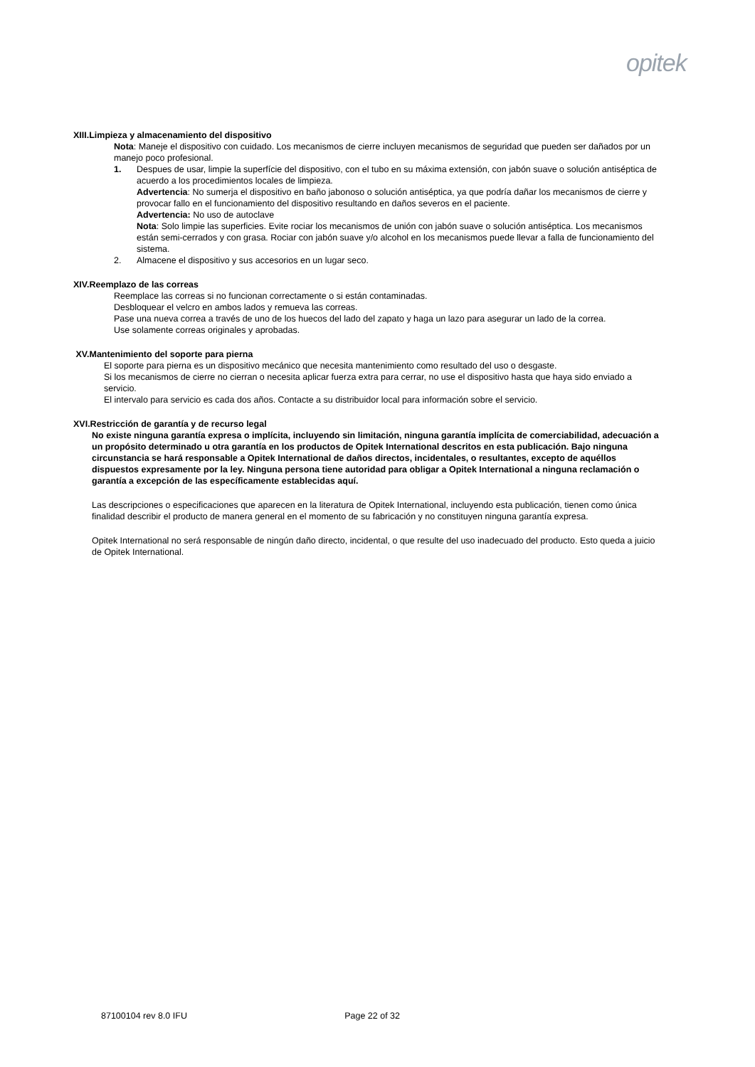opitek
XIII.Limpieza y almacenamiento del dispositivo
Nota: Maneje el dispositivo con cuidado. Los mecanismos de cierre incluyen mecanismos de seguridad que pueden ser dañados por un manejo poco profesional.
1. Despues de usar, limpie la superfície del dispositivo, con el tubo en su máxima extensión, con jabón suave o solución antiséptica de acuerdo a los procedimientos locales de limpieza.
Advertencia: No sumerja el dispositivo en baño jabonoso o solución antiséptica, ya que podría dañar los mecanismos de cierre y provocar fallo en el funcionamiento del dispositivo resultando en daños severos en el paciente.
Advertencia: No uso de autoclave
Nota: Solo limpie las superficies. Evite rociar los mecanismos de unión con jabón suave o solución antiséptica. Los mecanismos están semi-cerrados y con grasa. Rociar con jabón suave y/o alcohol en los mecanismos puede llevar a falla de funcionamiento del sistema.
2. Almacene el dispositivo y sus accesorios en un lugar seco.
XIV.Reemplazo de las correas
Reemplace las correas si no funcionan correctamente o si están contaminadas.
Desbloquear el velcro en ambos lados y remueva las correas.
Pase una nueva correa a través de uno de los huecos del lado del zapato y haga un lazo para asegurar un lado de la correa.
Use solamente correas originales y aprobadas.
XV.Mantenimiento del soporte para pierna
El soporte para pierna es un dispositivo mecánico que necesita mantenimiento como resultado del uso o desgaste.
Si los mecanismos de cierre no cierran o necesita aplicar fuerza extra para cerrar, no use el dispositivo hasta que haya sido enviado a servicio.
El intervalo para servicio es cada dos años. Contacte a su distribuidor local para información sobre el servicio.
XVI.Restricción de garantía y de recurso legal
No existe ninguna garantía expresa o implícita, incluyendo sin limitación, ninguna garantía implícita de comerciabilidad, adecuación a un propósito determinado u otra garantía en los productos de Opitek International descritos en esta publicación. Bajo ninguna circunstancia se hará responsable a Opitek International de daños directos, incidentales, o resultantes, excepto de aquéllos dispuestos expresamente por la ley. Ninguna persona tiene autoridad para obligar a Opitek International a ninguna reclamación o garantía a excepción de las específicamente establecidas aquí.
Las descripciones o especificaciones que aparecen en la literatura de Opitek International, incluyendo esta publicación, tienen como única finalidad describir el producto de manera general en el momento de su fabricación y no constituyen ninguna garantía expresa.
Opitek International no será responsable de ningún daño directo, incidental, o que resulte del uso inadecuado del producto. Esto queda a juicio de Opitek International.
87100104 rev 8.0 IFU Page 22 of 32